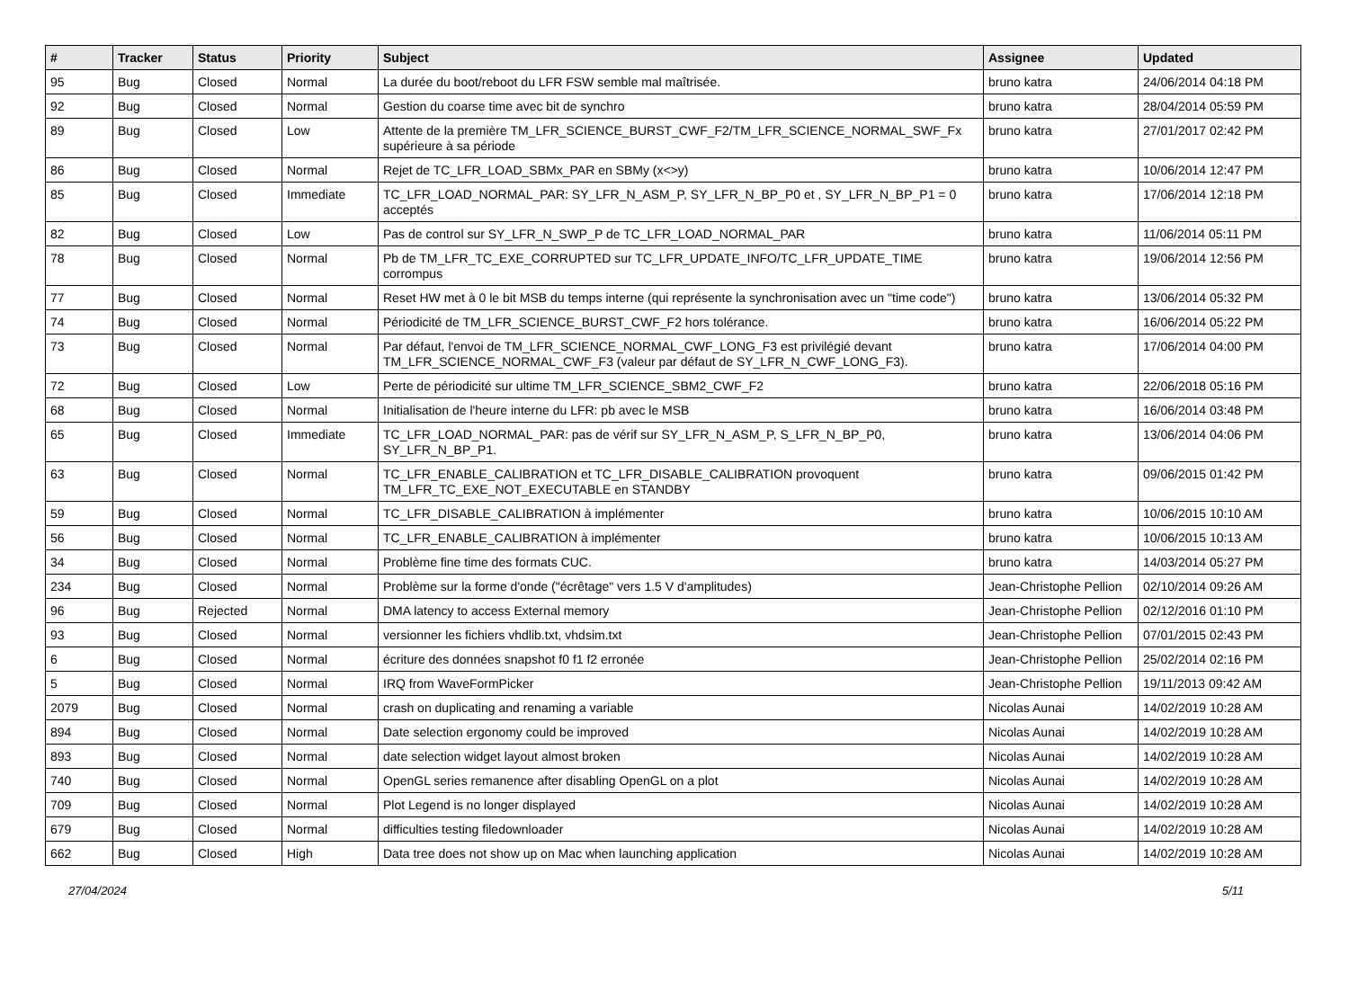| # | Tracker | Status | Priority | Subject | Assignee | Updated |
| --- | --- | --- | --- | --- | --- | --- |
| 95 | Bug | Closed | Normal | La durée du boot/reboot du LFR FSW semble mal maîtrisée. | bruno katra | 24/06/2014 04:18 PM |
| 92 | Bug | Closed | Normal | Gestion du coarse time avec bit de synchro | bruno katra | 28/04/2014 05:59 PM |
| 89 | Bug | Closed | Low | Attente de la première TM_LFR_SCIENCE_BURST_CWF_F2/TM_LFR_SCIENCE_NORMAL_SWF_Fx supérieure à sa période | bruno katra | 27/01/2017 02:42 PM |
| 86 | Bug | Closed | Normal | Rejet de TC_LFR_LOAD_SBMx_PAR en SBMy (x<>y) | bruno katra | 10/06/2014 12:47 PM |
| 85 | Bug | Closed | Immediate | TC_LFR_LOAD_NORMAL_PAR: SY_LFR_N_ASM_P, SY_LFR_N_BP_P0 et , SY_LFR_N_BP_P1 = 0 acceptés | bruno katra | 17/06/2014 12:18 PM |
| 82 | Bug | Closed | Low | Pas de control sur SY_LFR_N_SWP_P de TC_LFR_LOAD_NORMAL_PAR | bruno katra | 11/06/2014 05:11 PM |
| 78 | Bug | Closed | Normal | Pb de TM_LFR_TC_EXE_CORRUPTED sur TC_LFR_UPDATE_INFO/TC_LFR_UPDATE_TIME corrompus | bruno katra | 19/06/2014 12:56 PM |
| 77 | Bug | Closed | Normal | Reset HW met à 0 le bit MSB du temps interne (qui représente la synchronisation avec un "time code") | bruno katra | 13/06/2014 05:32 PM |
| 74 | Bug | Closed | Normal | Périodicité de TM_LFR_SCIENCE_BURST_CWF_F2 hors tolérance. | bruno katra | 16/06/2014 05:22 PM |
| 73 | Bug | Closed | Normal | Par défaut, l'envoi de TM_LFR_SCIENCE_NORMAL_CWF_LONG_F3 est privilégié devant TM_LFR_SCIENCE_NORMAL_CWF_F3 (valeur par défaut de SY_LFR_N_CWF_LONG_F3). | bruno katra | 17/06/2014 04:00 PM |
| 72 | Bug | Closed | Low | Perte de périodicité sur ultime TM_LFR_SCIENCE_SBM2_CWF_F2 | bruno katra | 22/06/2018 05:16 PM |
| 68 | Bug | Closed | Normal | Initialisation de l'heure interne du LFR: pb avec le MSB | bruno katra | 16/06/2014 03:48 PM |
| 65 | Bug | Closed | Immediate | TC_LFR_LOAD_NORMAL_PAR: pas de vérif sur SY_LFR_N_ASM_P, S_LFR_N_BP_P0, SY_LFR_N_BP_P1. | bruno katra | 13/06/2014 04:06 PM |
| 63 | Bug | Closed | Normal | TC_LFR_ENABLE_CALIBRATION et TC_LFR_DISABLE_CALIBRATION provoquent TM_LFR_TC_EXE_NOT_EXECUTABLE en STANDBY | bruno katra | 09/06/2015 01:42 PM |
| 59 | Bug | Closed | Normal | TC_LFR_DISABLE_CALIBRATION à implémenter | bruno katra | 10/06/2015 10:10 AM |
| 56 | Bug | Closed | Normal | TC_LFR_ENABLE_CALIBRATION à implémenter | bruno katra | 10/06/2015 10:13 AM |
| 34 | Bug | Closed | Normal | Problème fine time des formats CUC. | bruno katra | 14/03/2014 05:27 PM |
| 234 | Bug | Closed | Normal | Problème sur la forme d'onde ("écrêtage" vers 1.5 V d'amplitudes) | Jean-Christophe Pellion | 02/10/2014 09:26 AM |
| 96 | Bug | Rejected | Normal | DMA latency to access External memory | Jean-Christophe Pellion | 02/12/2016 01:10 PM |
| 93 | Bug | Closed | Normal | versionner les fichiers vhdlib.txt, vhdsim.txt | Jean-Christophe Pellion | 07/01/2015 02:43 PM |
| 6 | Bug | Closed | Normal | écriture des données snapshot f0 f1 f2 erronée | Jean-Christophe Pellion | 25/02/2014 02:16 PM |
| 5 | Bug | Closed | Normal | IRQ from WaveFormPicker | Jean-Christophe Pellion | 19/11/2013 09:42 AM |
| 2079 | Bug | Closed | Normal | crash on duplicating and renaming a variable | Nicolas Aunai | 14/02/2019 10:28 AM |
| 894 | Bug | Closed | Normal | Date selection ergonomy could be improved | Nicolas Aunai | 14/02/2019 10:28 AM |
| 893 | Bug | Closed | Normal | date selection widget layout almost broken | Nicolas Aunai | 14/02/2019 10:28 AM |
| 740 | Bug | Closed | Normal | OpenGL series remanence after disabling OpenGL on a plot | Nicolas Aunai | 14/02/2019 10:28 AM |
| 709 | Bug | Closed | Normal | Plot Legend is no longer displayed | Nicolas Aunai | 14/02/2019 10:28 AM |
| 679 | Bug | Closed | Normal | difficulties testing filedownloader | Nicolas Aunai | 14/02/2019 10:28 AM |
| 662 | Bug | Closed | High | Data tree does not show up on Mac when launching application | Nicolas Aunai | 14/02/2019 10:28 AM |
27/04/2024 5/11